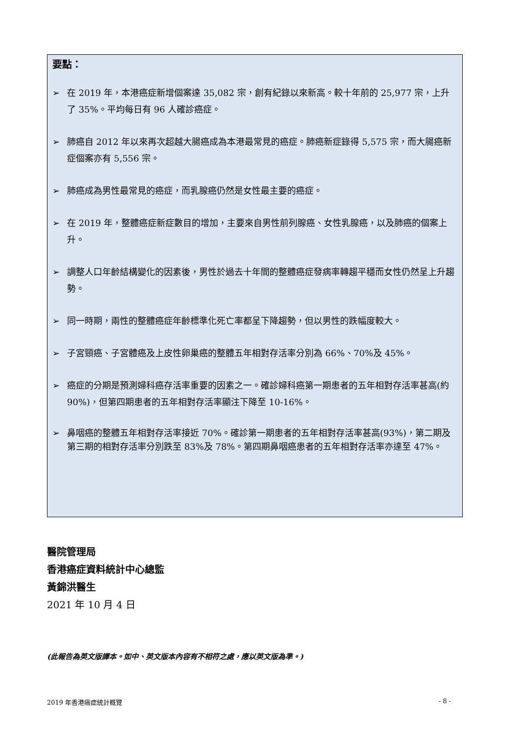要點：
➢ 在 2019 年，本港癌症新增個案達 35,082 宗，創有紀錄以來新高。較十年前的 25,977 宗，上升了 35%。平均每日有 96 人確診癌症。
➢ 肺癌自 2012 年以來再次超越大腸癌成為本港最常見的癌症。肺癌新症錄得 5,575 宗，而大腸癌新症個案亦有 5,556 宗。
➢ 肺癌成為男性最常見的癌症，而乳腺癌仍然是女性最主要的癌症。
➢ 在 2019 年，整體癌症新症數目的增加，主要來自男性前列腺癌、女性乳腺癌，以及肺癌的個案上升。
➢ 調整人口年齡結構變化的因素後，男性於過去十年間的整體癌症發病率轉趨平穩而女性仍然呈上升趨勢。
➢ 同一時期，兩性的整體癌症年齡標準化死亡率都呈下降趨勢，但以男性的跌幅度較大。
➢ 子宮頸癌、子宮體癌及上皮性卵巢癌的整體五年相對存活率分別為 66%、70%及 45%。
➢ 癌症的分期是預測婦科癌存活率重要的因素之一。確診婦科癌第一期患者的五年相對存活率甚高(約 90%)，但第四期患者的五年相對存活率顯注下降至 10-16%。
➢ 鼻咽癌的整體五年相對存活率接近 70%。確診第一期患者的五年相對存活率甚高(93%)，第二期及第三期的相對存活率分別跌至 83%及 78%。第四期鼻咽癌患者的五年相對存活率亦達至 47%。
醫院管理局
香港癌症資料統計中心總監
黃錦洪醫生
2021 年 10 月 4 日
(此報告為英文版譯本。如中、英文版本內容有不相符之處，應以英文版為準。)
2019 年香港癌症統計概覽 - 8 -